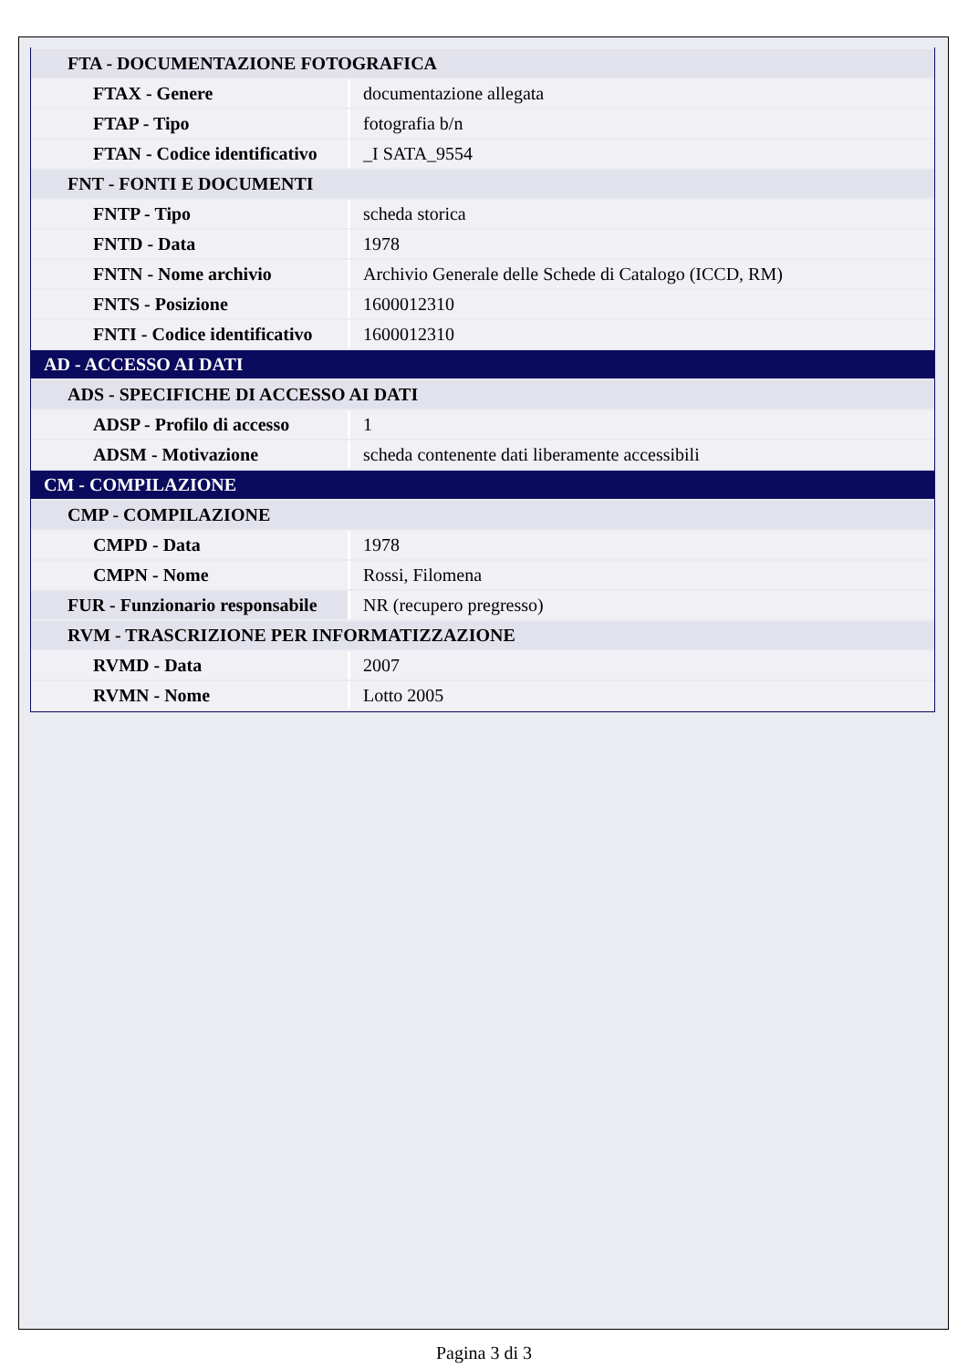| FTA - DOCUMENTAZIONE FOTOGRAFICA | |
| FTAX - Genere | documentazione allegata |
| FTAP - Tipo | fotografia b/n |
| FTAN - Codice identificativo | _I SATA_9554 |
| FNT - FONTI E DOCUMENTI | |
| FNTP - Tipo | scheda storica |
| FNTD - Data | 1978 |
| FNTN - Nome archivio | Archivio Generale delle Schede di Catalogo (ICCD, RM) |
| FNTS - Posizione | 1600012310 |
| FNTI - Codice identificativo | 1600012310 |
| AD - ACCESSO AI DATI | |
| ADS - SPECIFICHE DI ACCESSO AI DATI | |
| ADSP - Profilo di accesso | 1 |
| ADSM - Motivazione | scheda contenente dati liberamente accessibili |
| CM - COMPILAZIONE | |
| CMP - COMPILAZIONE | |
| CMPD - Data | 1978 |
| CMPN - Nome | Rossi, Filomena |
| FUR - Funzionario responsabile | NR (recupero pregresso) |
| RVM - TRASCRIZIONE PER INFORMATIZZAZIONE | |
| RVMD - Data | 2007 |
| RVMN - Nome | Lotto 2005 |
Pagina 3 di 3